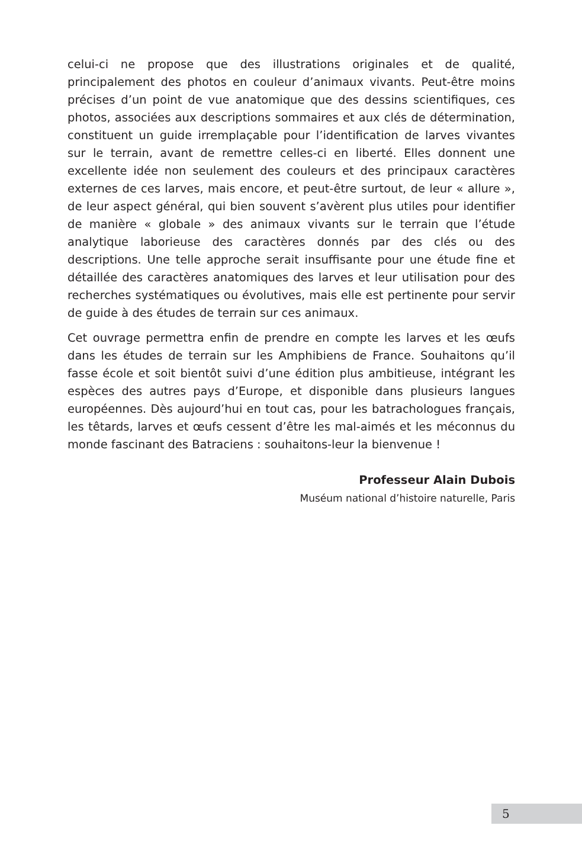celui-ci ne propose que des illustrations originales et de qualité, principalement des photos en couleur d’animaux vivants. Peut-être moins précises d’un point de vue anatomique que des dessins scientifiques, ces photos, associées aux descriptions sommaires et aux clés de détermination, constituent un guide irremplaçable pour l’identification de larves vivantes sur le terrain, avant de remettre celles-ci en liberté. Elles donnent une excellente idée non seulement des couleurs et des principaux caractères externes de ces larves, mais encore, et peut-être surtout, de leur « allure », de leur aspect général, qui bien souvent s’avèrent plus utiles pour identifier de manière « globale » des animaux vivants sur le terrain que l’étude analytique laborieuse des caractères donnés par des clés ou des descriptions. Une telle approche serait insuffisante pour une étude fine et détaillée des caractères anatomiques des larves et leur utilisation pour des recherches systématiques ou évolutives, mais elle est pertinente pour servir de guide à des études de terrain sur ces animaux.
Cet ouvrage permettra enfin de prendre en compte les larves et les œufs dans les études de terrain sur les Amphibiens de France. Souhaitons qu’il fasse école et soit bientôt suivi d’une édition plus ambitieuse, intégrant les espèces des autres pays d’Europe, et disponible dans plusieurs langues européennes. Dès aujourd’hui en tout cas, pour les batrachologues français, les têtards, larves et œufs cessent d’être les mal-aimés et les méconnus du monde fascinant des Batraciens : souhaitons-leur la bienvenue !
Professeur Alain Dubois
Muséum national d’histoire naturelle, Paris
5